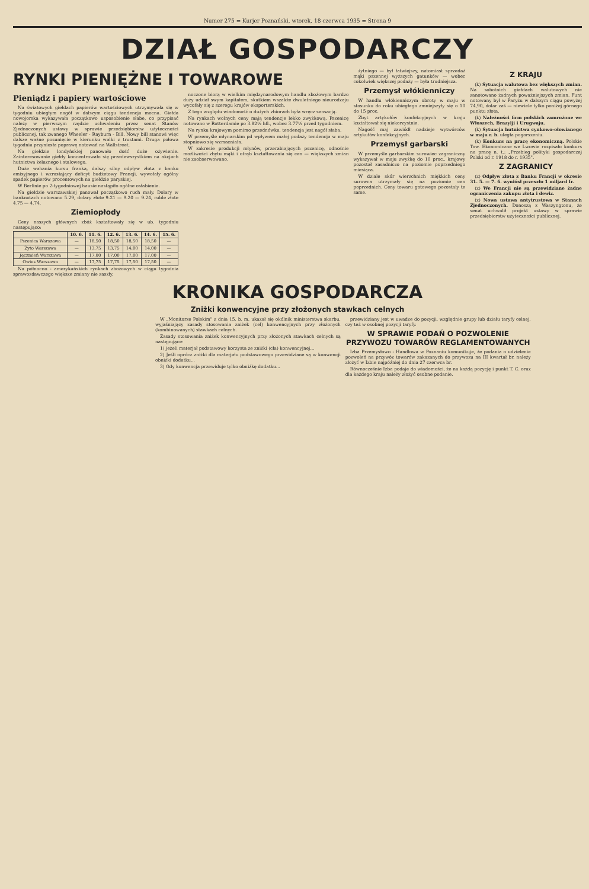Numer 275 = Kurjer Poznański, wtorek, 18 czerwca 1935 = Strona 9
DZIAŁ GOSPODARCZY
RYNKI PIENIĘŻNE I TOWAROWE
Pieniądz i papiery wartościowe
Na światowych giełdach papierów wartościowych utrzymywała się w tygodniu ubiegłym nagół w dalszym ciągu tendencja mocna. Giełda nowojorska wykazywała początkowo usposobienie słabe, co przypisać należy w pierwszym rzędzie uchwaleniu przez senat Stanów Zjednoczonych ustawy w sprawie przedsiębiorstw użyteczności publicznej, tak zwanego Wheeler - Rayburn - Bill. Nowy bill stanowi więc dalsze ważne posunięcie w kierunku walki z trustami. Druga połowa tygodnia przyniosła poprawę notowań na Wallstreet.
Na giełdzie londyńskiej panowało dość duże ożywienie. Zainteresowanie giełdy koncentrowało się przedewszystkiem na akcjach hutnictwa żelaznego i stalowego.
Duże wahania kursu franka, dalszy silny odpływ złota z banku emisyjnego i wzrastający deficyt budżetowy Francji, wywołały ogólny spadek papierów procentowych na giełdzie paryskiej.
W Berlinie po 2-tygodniowej hausie nastąpiło ogólne osłabienie.
Na giełdzie warszawskiej panował początkowo ruch mały. Dolary w banknotach notowano 5.29, dolary złote 9.21 — 9.20 — 9.24, ruble złote 4.75 — 4.74.
Ziemiopłody
Ceny naszych głównych zbóż kształtowały się w ub. tygodniu następująco:
| | 10. 6. | 11. 6. | 12. 6. | 13. 6. | 14. 6. | 15. 6. |
| --- | --- | --- | --- | --- | --- | --- |
| Pszenica Warszawa | — | 18,50 | 18,50 | 18,50 | 18,50 | — |
| Żyto Warszawa | — | 13,75 | 13,75 | 14,00 | 14,00 | — |
| Jęczmień Warszawa | — | 17,00 | 17,00 | 17,00 | 17,00 | — |
| Owies Warszawa | — | 17,75 | 17,75 | 17,50 | 17,50 | — |
Na północno - amerykańskich rynkach zbożowych w ciągu tygodnia sprawozdawczego większe zmiany nie zaszły.
noczone biorą w wielkim międzynarodowym handlu zbożowym bardzo duży udział swym kapitałem, skutkiem wszakże dwuletniego nieurodzaju wycofały się z szeregu krajów eksporterskich.
Z tego względu wiadomość o dużych zbiorach była wręcz sensacją.
Na rynkach wolnych ceny mają tendencje lekko zwyżkową. Pszenicę notowano w Rotterdamie po 3.82½ hfl., wobec 3.77½ przed tygodniem.
Na rynku krajowym pomimo przednówka, tendencja jest nagół słaba.
W przemyśle młynarskim pd wpływem małej podaży tendencja w maju stopniowo się wzmacniała.
W zakresie produkcji młynów, przerabiających pszenicę, odnośnie możliwości zbytu mąki i otrąb kształtowania się cen — większych zmian nie zaobserwowano.
żytniego — był łatwiejszy, natomiast sprzedaż mąki pszennej wyższych gatunków — wobec cokolwiek większej podaży — była trudniejsza.
Przemysł włókienniczy
W handlu włókienniczym obroty w maju w stosunku do roku ubiegłego zmniejszyły się o 10 do 15 proc.
Zbyt artykułów konfekcyjnych w kraju kształtował się niekorzystnie.
Nagość maj zawiódł nadzieje wytwórców artykułów konfekcyjnych.
Przemysł garbarski
W przemyśle garbarskim surowiec zagraniczny wykazywał w maju zwyżkę do 10 proc., krajowy pozostał zasadniczo na poziomie poprzedniego miesiąca.
W dziale skór wierzchnich miękkich ceny surowca utrzymały się na poziomie cen poprzednich. Ceny towaru gotowego pozostały te same.
Z KRAJU
(k) Sytuacja walutowa bez większych zmian. Na sobotnich giełdach walutowych nie zanotowano żadnych poważniejszych zmian. Funt notowany był w Paryżu w dalszym ciągu powyżej 74,90, dolar zaś — niewiele tylko poniżej górnego punktu złota.
(k) Należności firm polskich zamrożone we Włoszech, Brazylji i Urugwaju.
(k) Sytuacja hutnictwa cynkowo-ołowianego w maju r. b. uległa pogorszeniu.
(k) Konkurs na pracę ekonomiczną. Polskie Tow. Ekonomiczne we Lwowie rozpisało konkurs na pracę n. t.: „Przebieg polityki gospodarczej Polski od r. 1918 do r. 1935".
Z ZAGRANICY
(z) Odpływ złota z Banku Francji w okresie 31. 5. — 7. 6. wyniósł przeszło 1 miljard fr.
(z) We Francji nie są przewidziane żadne ograniczenia zakupu złota i dewiz.
(z) Nowa ustawa antytrustowa w Stanach Zjednoczonych. Donoszą z Waszyngtonu, że senat uchwalił projekt ustawy w sprawie przedsiębiorstw użyteczności publicznej.
KRONIKA GOSPODARCZA
Zniżki konwencyjne przy złożonych stawkach celnych
W „Monitorze Polskim" z dnia 15. b. m. ukazał się okólnik ministerstwa skarbu, wyjaśniający zasady stosowania zniżek (cel) konwencyjnych przy złożonych (kombinowanych) stawkach celnych.
Zasady stosowania zniżek konwencyjnych przy złożonych stawkach celnych są następujące:
1) jeżeli materjał podstawowy korzysta ze zniżki (cła) konwencyjnej...
2) Jeśli oprócz zniżki dla materjału podstawowego przewidziane są w konwencji obniżki dodatku...
3) Gdy konwencja przewiduje tylko obniżkę dodatku...
przewidziany jest w uwadze do pozycji, względnie grupy lub działu taryfy celnej, czy też w osobnej pozycji taryfy.
W SPRAWIE PODAŃ O POZWOLENIE PRZYWOZU TOWARÓW REGLAMENTOWANYCH
Izba Przemysłowo - Handlowa w Poznaniu komunikuje, że podania o udzielenie pozwoleń na przywóz towarów zakazanych do przywozu na III kwartał br. należy złożyć w Izbie najpóźniej do dnia 27 czerwca br.
Równocześnie Izba podaje do wiadomości, że na każdą pozycję i punkt T. C. oraz dla każdego kraju należy złożyć osobne podanie.